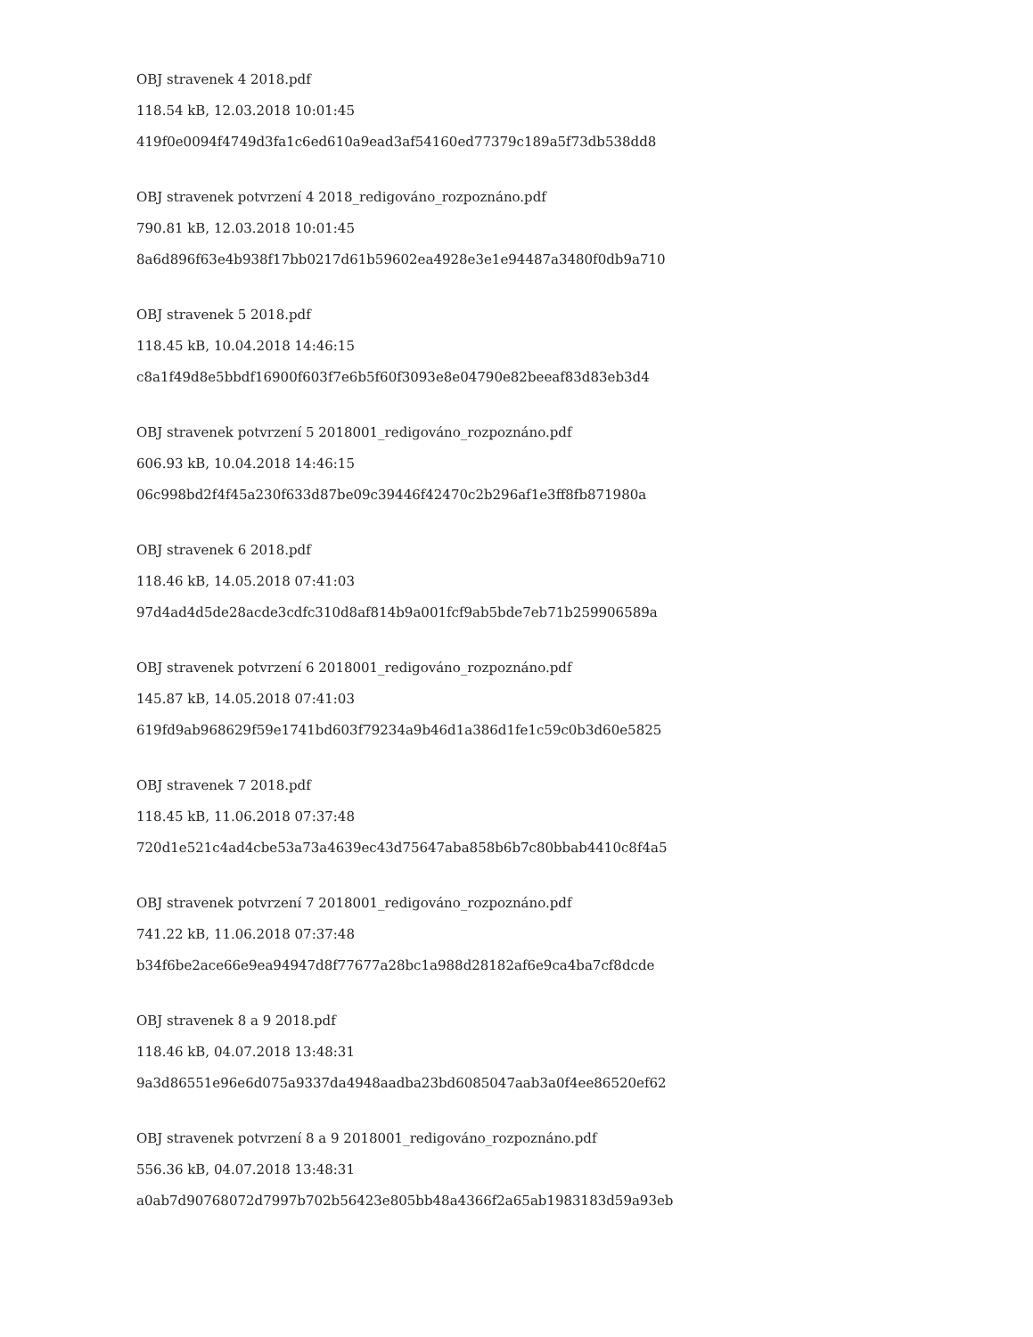OBJ stravenek 4 2018.pdf
118.54 kB, 12.03.2018 10:01:45
419f0e0094f4749d3fa1c6ed610a9ead3af54160ed77379c189a5f73db538dd8
OBJ stravenek potvrzení 4 2018_redigováno_rozpoznáno.pdf
790.81 kB, 12.03.2018 10:01:45
8a6d896f63e4b938f17bb0217d61b59602ea4928e3e1e94487a3480f0db9a710
OBJ stravenek 5 2018.pdf
118.45 kB, 10.04.2018 14:46:15
c8a1f49d8e5bbdf16900f603f7e6b5f60f3093e8e04790e82beeaf83d83eb3d4
OBJ stravenek potvrzení 5 2018001_redigováno_rozpoznáno.pdf
606.93 kB, 10.04.2018 14:46:15
06c998bd2f4f45a230f633d87be09c39446f42470c2b296af1e3ff8fb871980a
OBJ stravenek 6 2018.pdf
118.46 kB, 14.05.2018 07:41:03
97d4ad4d5de28acde3cdfc310d8af814b9a001fcf9ab5bde7eb71b259906589a
OBJ stravenek potvrzení 6 2018001_redigováno_rozpoznáno.pdf
145.87 kB, 14.05.2018 07:41:03
619fd9ab968629f59e1741bd603f79234a9b46d1a386d1fe1c59c0b3d60e5825
OBJ stravenek 7 2018.pdf
118.45 kB, 11.06.2018 07:37:48
720d1e521c4ad4cbe53a73a4639ec43d75647aba858b6b7c80bbab4410c8f4a5
OBJ stravenek potvrzení 7 2018001_redigováno_rozpoznáno.pdf
741.22 kB, 11.06.2018 07:37:48
b34f6be2ace66e9ea94947d8f77677a28bc1a988d28182af6e9ca4ba7cf8dcde
OBJ stravenek 8 a 9 2018.pdf
118.46 kB, 04.07.2018 13:48:31
9a3d86551e96e6d075a9337da4948aadba23bd6085047aab3a0f4ee86520ef62
OBJ stravenek potvrzení 8 a 9 2018001_redigováno_rozpoznáno.pdf
556.36 kB, 04.07.2018 13:48:31
a0ab7d90768072d7997b702b56423e805bb48a4366f2a65ab1983183d59a93eb